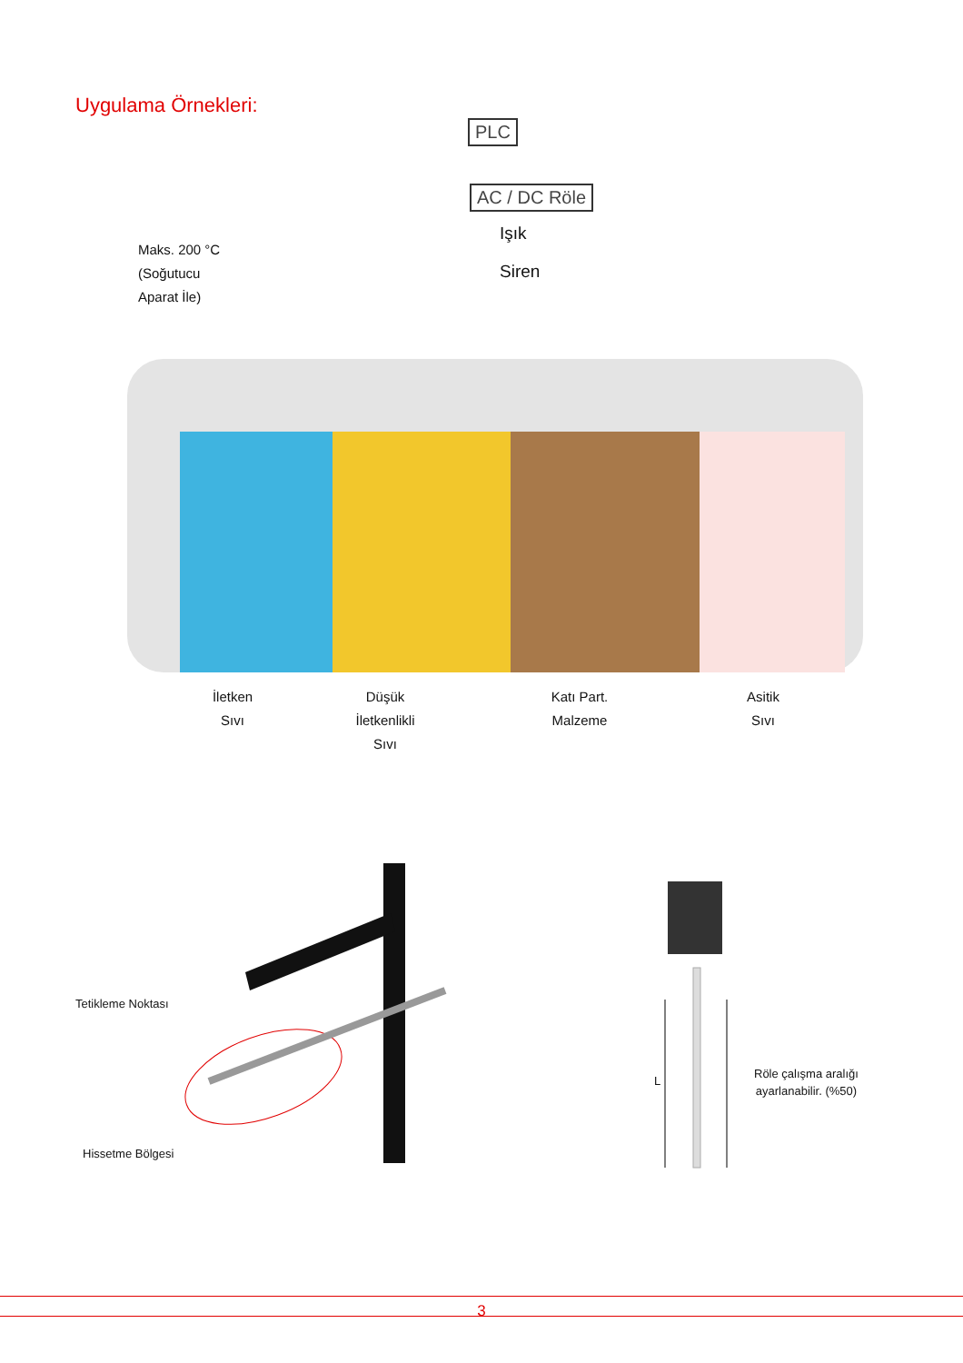Uygulama Örnekleri:
PLC
AC / DC Röle
Işık
Siren
Maks. 200 °C
(Soğutucu
Aparat İle)
İletken
Sıvı
Düşük
İletkenlikli
Sıvı
Katı Part.
Malzeme
Asitik
Sıvı
Tetikleme Noktası
Hissetme Bölgesi
L
Röle çalışma aralığı
ayarlanabilir. (%50)
3